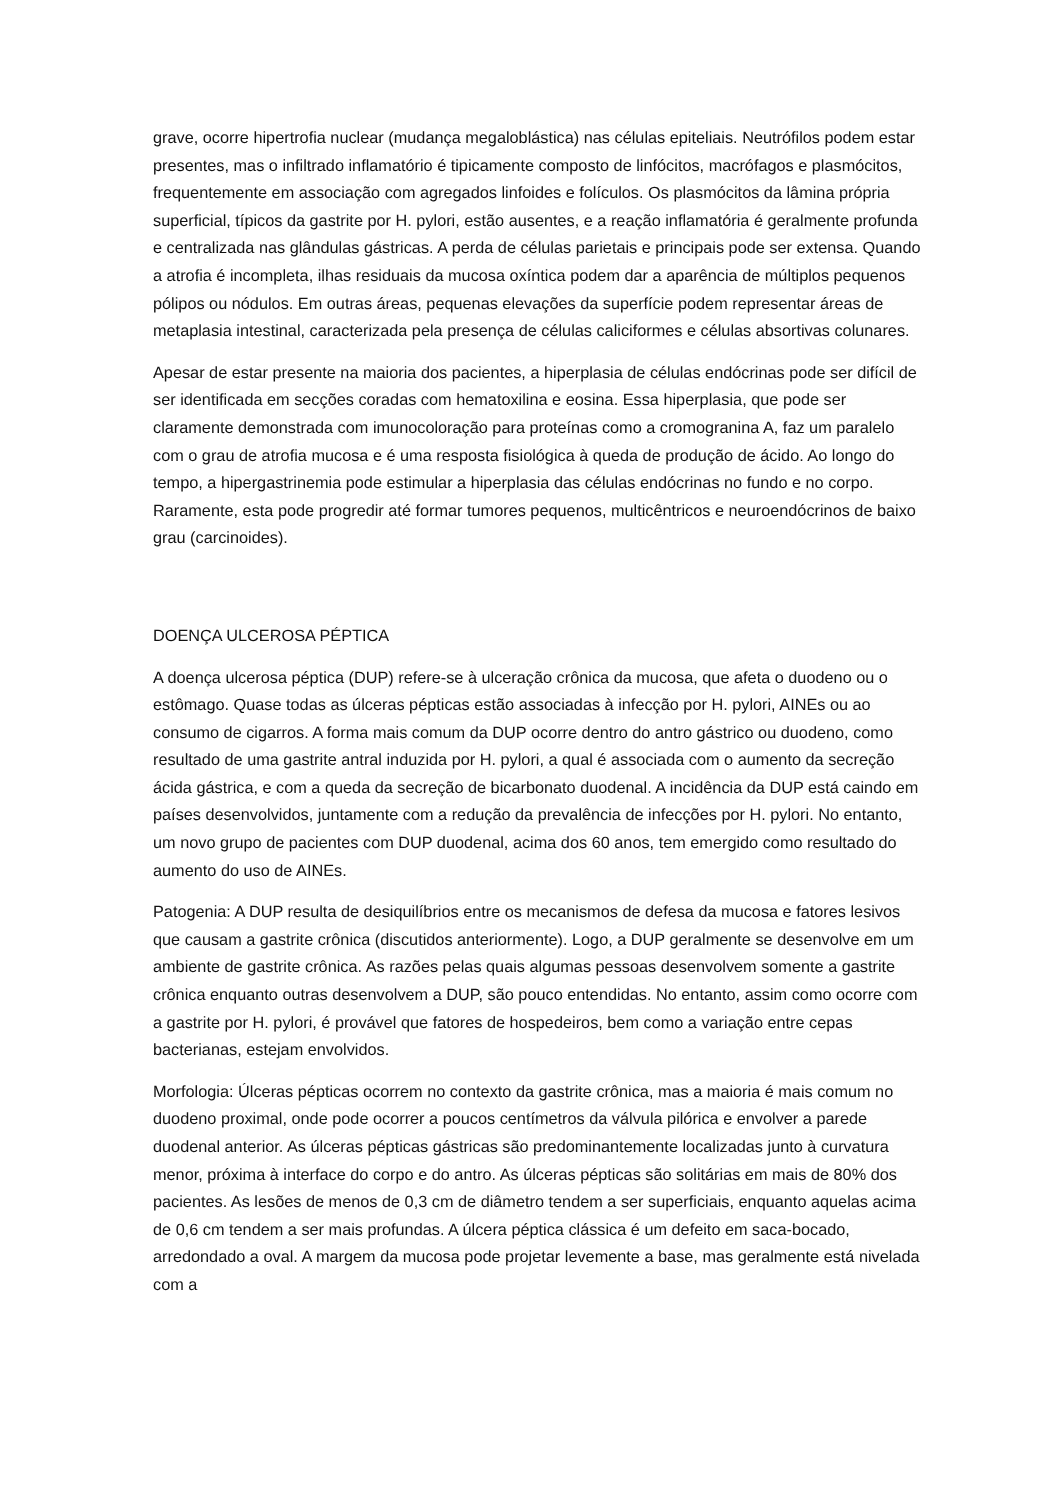grave, ocorre hipertrofia nuclear (mudança megaloblástica) nas células epiteliais. Neutrófilos podem estar presentes, mas o infiltrado inflamatório é tipicamente composto de linfócitos, macrófagos e plasmócitos, frequentemente em associação com agregados linfoides e folículos. Os plasmócitos da lâmina própria superficial, típicos da gastrite por H. pylori, estão ausentes, e a reação inflamatória é geralmente profunda e centralizada nas glândulas gástricas. A perda de células parietais e principais pode ser extensa. Quando a atrofia é incompleta, ilhas residuais da mucosa oxíntica podem dar a aparência de múltiplos pequenos pólipos ou nódulos. Em outras áreas, pequenas elevações da superfície podem representar áreas de metaplasia intestinal, caracterizada pela presença de células caliciformes e células absortivas colunares.
Apesar de estar presente na maioria dos pacientes, a hiperplasia de células endócrinas pode ser difícil de ser identificada em secções coradas com hematoxilina e eosina. Essa hiperplasia, que pode ser claramente demonstrada com imunocoloração para proteínas como a cromogranina A, faz um paralelo com o grau de atrofia mucosa e é uma resposta fisiológica à queda de produção de ácido. Ao longo do tempo, a hipergastrinemia pode estimular a hiperplasia das células endócrinas no fundo e no corpo. Raramente, esta pode progredir até formar tumores pequenos, multicêntricos e neuroendócrinos de baixo grau (carcinoides).
DOENÇA ULCEROSA PÉPTICA
A doença ulcerosa péptica (DUP) refere-se à ulceração crônica da mucosa, que afeta o duodeno ou o estômago. Quase todas as úlceras pépticas estão associadas à infecção por H. pylori, AINEs ou ao consumo de cigarros. A forma mais comum da DUP ocorre dentro do antro gástrico ou duodeno, como resultado de uma gastrite antral induzida por H. pylori, a qual é associada com o aumento da secreção ácida gástrica, e com a queda da secreção de bicarbonato duodenal. A incidência da DUP está caindo em países desenvolvidos, juntamente com a redução da prevalência de infecções por H. pylori. No entanto, um novo grupo de pacientes com DUP duodenal, acima dos 60 anos, tem emergido como resultado do aumento do uso de AINEs.
Patogenia: A DUP resulta de desiquilíbrios entre os mecanismos de defesa da mucosa e fatores lesivos que causam a gastrite crônica (discutidos anteriormente). Logo, a DUP geralmente se desenvolve em um ambiente de gastrite crônica. As razões pelas quais algumas pessoas desenvolvem somente a gastrite crônica enquanto outras desenvolvem a DUP, são pouco entendidas. No entanto, assim como ocorre com a gastrite por H. pylori, é provável que fatores de hospedeiros, bem como a variação entre cepas bacterianas, estejam envolvidos.
Morfologia: Úlceras pépticas ocorrem no contexto da gastrite crônica, mas a maioria é mais comum no duodeno proximal, onde pode ocorrer a poucos centímetros da válvula pilórica e envolver a parede duodenal anterior. As úlceras pépticas gástricas são predominantemente localizadas junto à curvatura menor, próxima à interface do corpo e do antro. As úlceras pépticas são solitárias em mais de 80% dos pacientes. As lesões de menos de 0,3 cm de diâmetro tendem a ser superficiais, enquanto aquelas acima de 0,6 cm tendem a ser mais profundas. A úlcera péptica clássica é um defeito em saca-bocado, arredondado a oval. A margem da mucosa pode projetar levemente a base, mas geralmente está nivelada com a